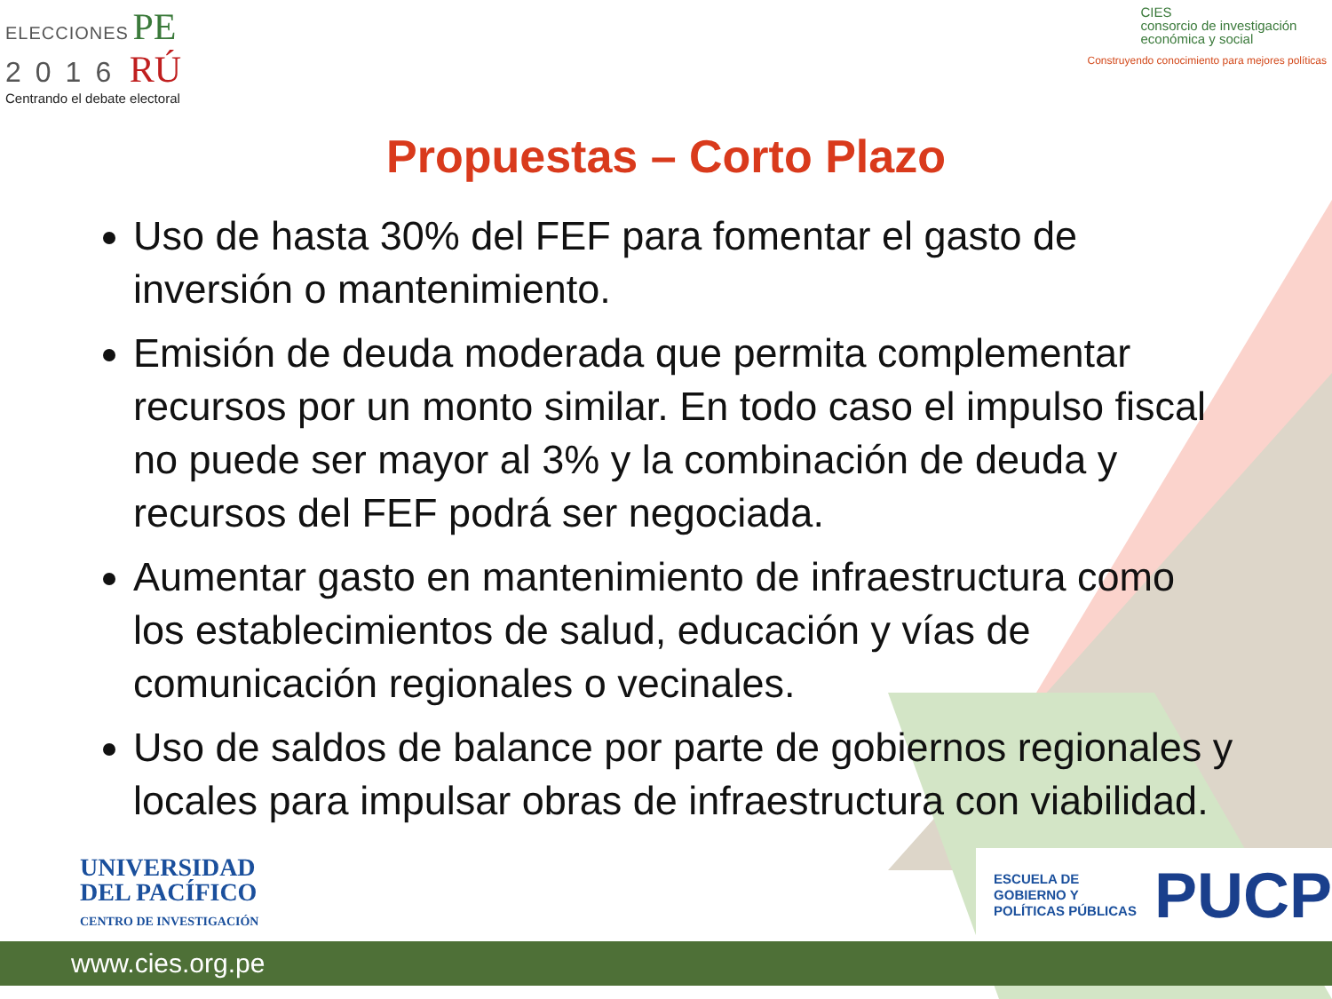ELECCIONES PE
2016 RÚ
Centrando el debate electoral
CIES
consorcio de investigación
económica y social
Construyendo conocimiento para mejores políticas
Propuestas – Corto Plazo
Uso de hasta 30% del FEF para fomentar el gasto de inversión o mantenimiento.
Emisión de deuda moderada que permita complementar recursos por un monto similar. En todo caso el impulso fiscal no puede ser mayor al 3% y la combinación de deuda y recursos del FEF podrá ser negociada.
Aumentar gasto en mantenimiento de infraestructura como los establecimientos de salud, educación y vías de comunicación regionales o vecinales.
Uso de saldos de balance por parte de gobiernos regionales y locales para impulsar obras de infraestructura con viabilidad.
UNIVERSIDAD
DEL PACÍFICO
CENTRO DE INVESTIGACIÓN
ESCUELA DE
GOBIERNO Y
POLÍTICAS PÚBLICAS
PUCP
www.cies.org.pe